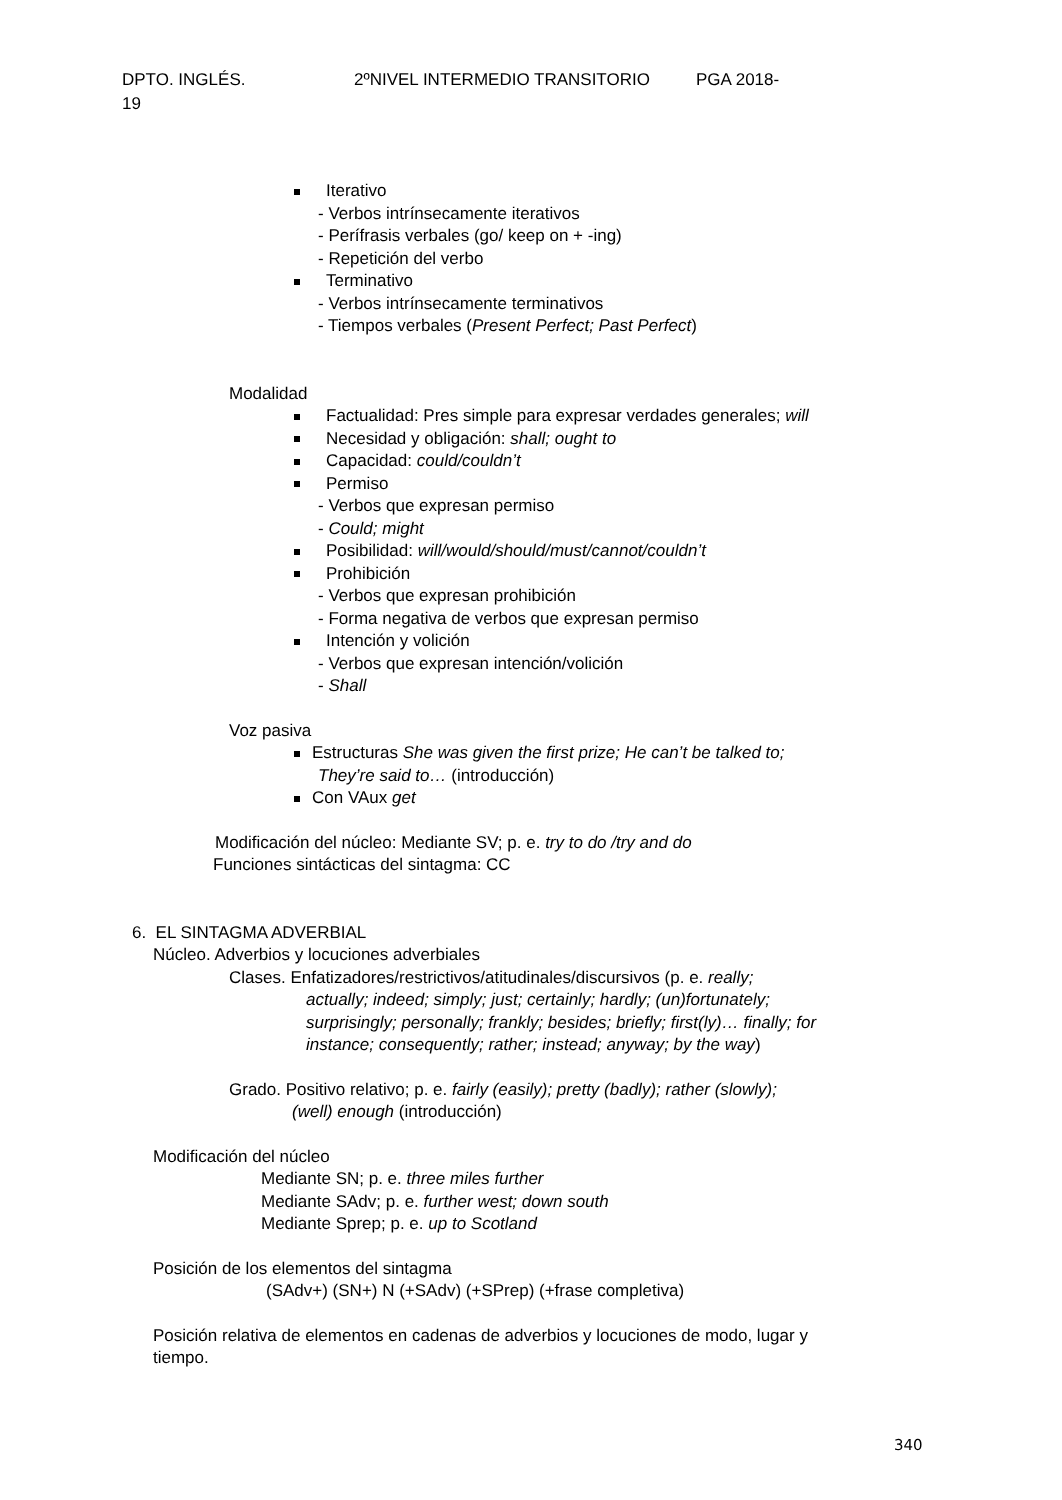DPTO. INGLÉS. 2ºNIVEL INTERMEDIO TRANSITORIO PGA 2018-
19
Iterativo
- Verbos intrínsecamente iterativos
- Perífrasis verbales (go/ keep on + -ing)
- Repetición del verbo
Terminativo
- Verbos intrínsecamente terminativos
- Tiempos verbales (Present Perfect; Past Perfect)
Modalidad
Factualidad: Pres simple para expresar verdades generales; will
Necesidad y obligación: shall; ought to
Capacidad: could/couldn’t
Permiso
- Verbos que expresan permiso
- Could; might
Posibilidad: will/would/should/must/cannot/couldn’t
Prohibición
- Verbos que expresan prohibición
- Forma negativa de verbos que expresan permiso
Intención y volición
- Verbos que expresan intención/volición
- Shall
Voz pasiva
Estructuras She was given the first prize; He can’t be talked to;
They’re said to… (introducción)
Con VAux get
Modificación del núcleo: Mediante SV; p. e. try to do /try and do
Funciones sintácticas del sintagma: CC
6. EL SINTAGMA ADVERBIAL
Núcleo. Adverbios y locuciones adverbiales
Clases. Enfatizadores/restrictivos/atitudinales/discursivos (p. e. really;
actually; indeed; simply; just; certainly; hardly; (un)fortunately;
surprisingly; personally; frankly; besides; briefly; first(ly)… finally; for
instance; consequently; rather; instead; anyway; by the way)
Grado. Positivo relativo; p. e. fairly (easily); pretty (badly); rather (slowly);
(well) enough (introducción)
Modificación del núcleo
Mediante SN; p. e. three miles further
Mediante SAdv; p. e. further west; down south
Mediante Sprep; p. e. up to Scotland
Posición de los elementos del sintagma
(SAdv+) (SN+) N (+SAdv) (+SPrep) (+frase completiva)
Posición relativa de elementos en cadenas de adverbios y locuciones de modo, lugar y
tiempo.
340